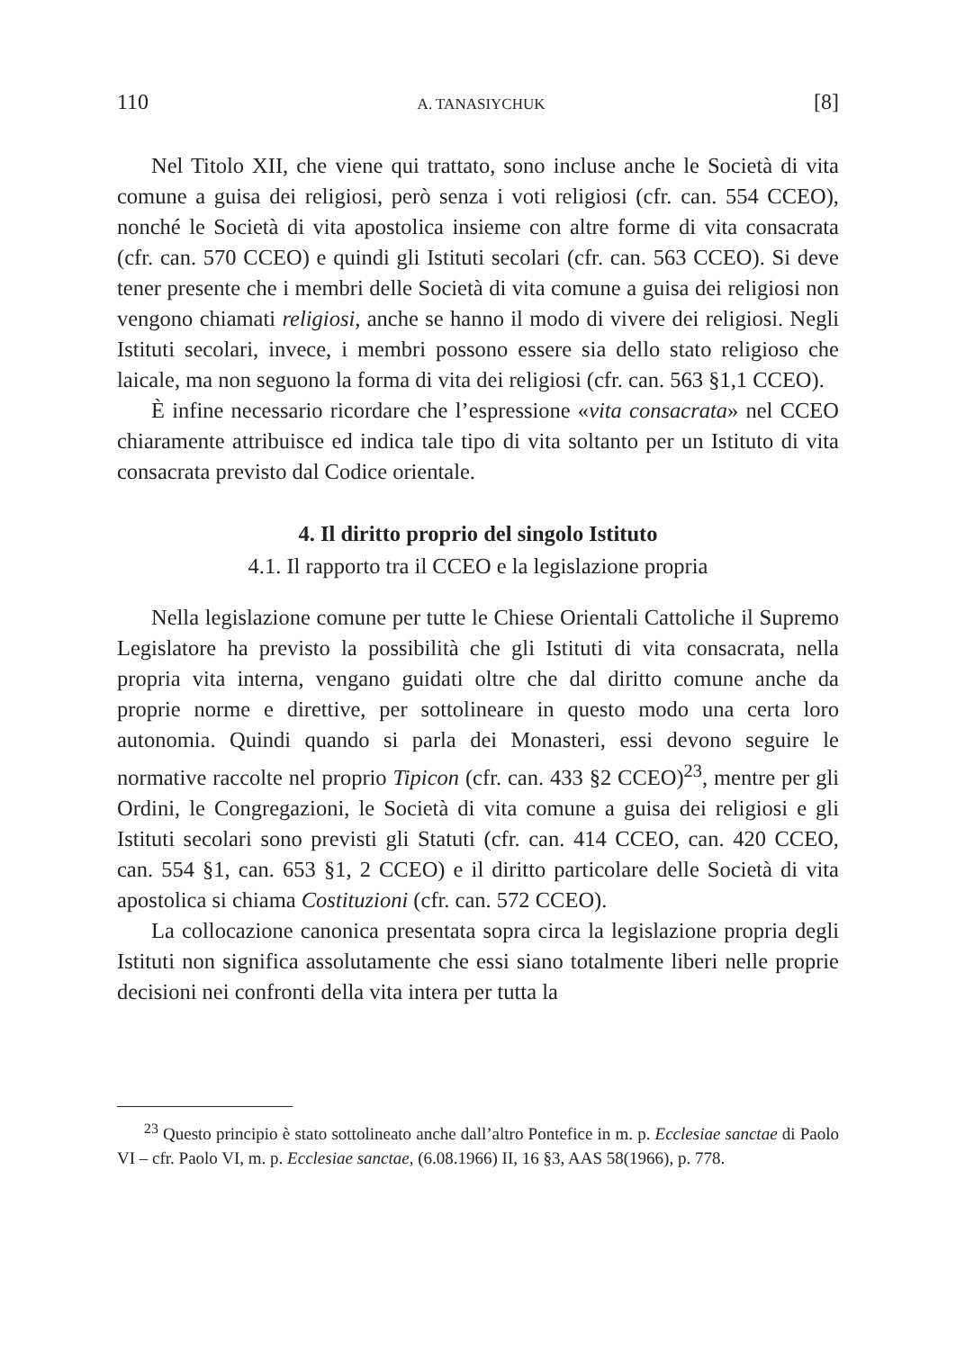110 A. TANASIYCHUK [8]
Nel Titolo XII, che viene qui trattato, sono incluse anche le Società di vita comune a guisa dei religiosi, però senza i voti religiosi (cfr. can. 554 CCEO), nonché le Società di vita apostolica insieme con altre forme di vita consacrata (cfr. can. 570 CCEO) e quindi gli Istituti secolari (cfr. can. 563 CCEO). Si deve tener presente che i membri delle Società di vita comune a guisa dei religiosi non vengono chiamati religiosi, anche se hanno il modo di vivere dei religiosi. Negli Istituti secolari, invece, i membri possono essere sia dello stato religioso che laicale, ma non seguono la forma di vita dei religiosi (cfr. can. 563 §1,1 CCEO).
È infine necessario ricordare che l’espressione «vita consacrata» nel CCEO chiaramente attribuisce ed indica tale tipo di vita soltanto per un Istituto di vita consacrata previsto dal Codice orientale.
4. Il diritto proprio del singolo Istituto
4.1. Il rapporto tra il CCEO e la legislazione propria
Nella legislazione comune per tutte le Chiese Orientali Cattoliche il Supremo Legislatore ha previsto la possibilità che gli Istituti di vita consacrata, nella propria vita interna, vengano guidati oltre che dal diritto comune anche da proprie norme e direttive, per sottolineare in questo modo una certa loro autonomia. Quindi quando si parla dei Monasteri, essi devono seguire le normative raccolte nel proprio Tipicon (cfr. can. 433 §2 CCEO)<sup>23</sup>, mentre per gli Ordini, le Congregazioni, le Società di vita comune a guisa dei religiosi e gli Istituti secolari sono previsti gli Statuti (cfr. can. 414 CCEO, can. 420 CCEO, can. 554 §1, can. 653 §1, 2 CCEO) e il diritto particolare delle Società di vita apostolica si chiama Costituzioni (cfr. can. 572 CCEO).
La collocazione canonica presentata sopra circa la legislazione propria degli Istituti non significa assolutamente che essi siano totalmente liberi nelle proprie decisioni nei confronti della vita intera per tutta la
<sup>23</sup> Questo principio è stato sottolineato anche dall’altro Pontefice in m. p. Ecclesiae sanctae di Paolo VI – cfr. Paolo VI, m. p. Ecclesiae sanctae, (6.08.1966) II, 16 §3, AAS 58(1966), p. 778.